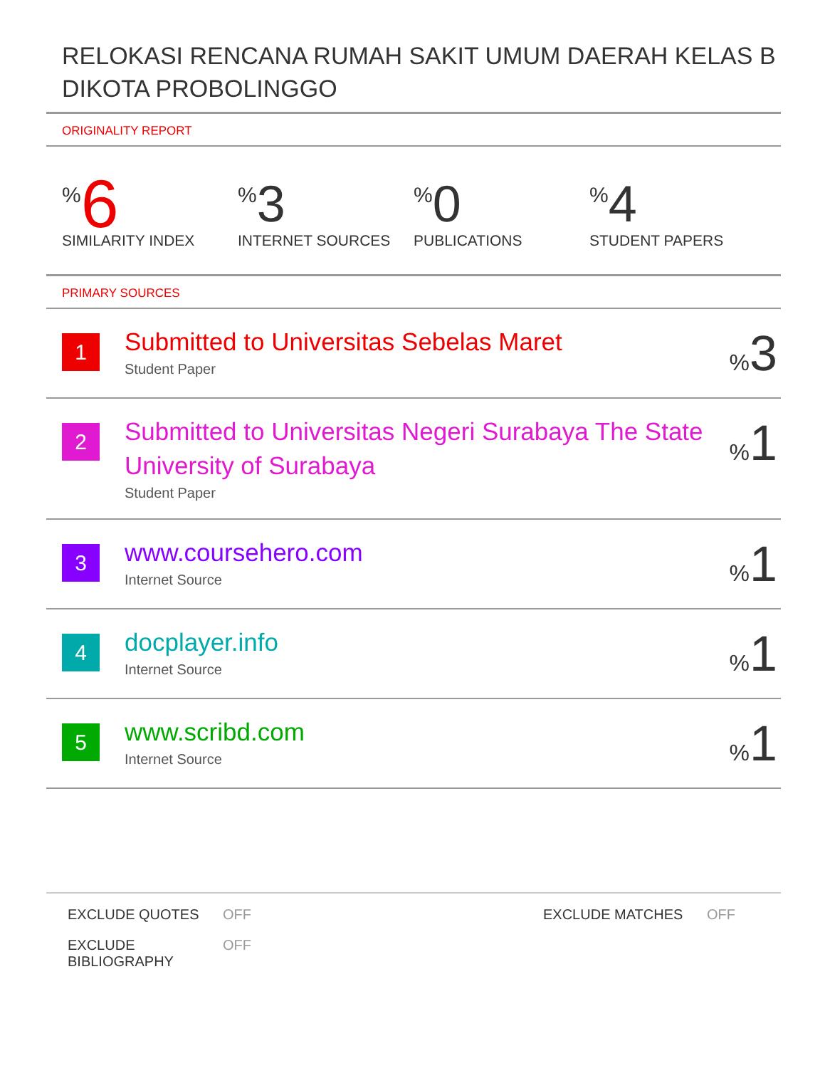RELOKASI RENCANA RUMAH SAKIT UMUM DAERAH KELAS B DIKOTA PROBOLINGGO
ORIGINALITY REPORT
% 6
SIMILARITY INDEX
% 3
INTERNET SOURCES
% 0
PUBLICATIONS
% 4
STUDENT PAPERS
PRIMARY SOURCES
| 1 | Submitted to Universitas Sebelas Maret Student Paper | % 3 |
| 2 | Submitted to Universitas Negeri Surabaya The State University of Surabaya Student Paper | % 1 |
| 3 | www.coursehero.com Internet Source | % 1 |
| 4 | docplayer.info Internet Source | % 1 |
| 5 | www.scribd.com Internet Source | % 1 |
EXCLUDE QUOTES
OFF
EXCLUDE MATCHES
OFF
EXCLUDE BIBLIOGRAPHY
OFF